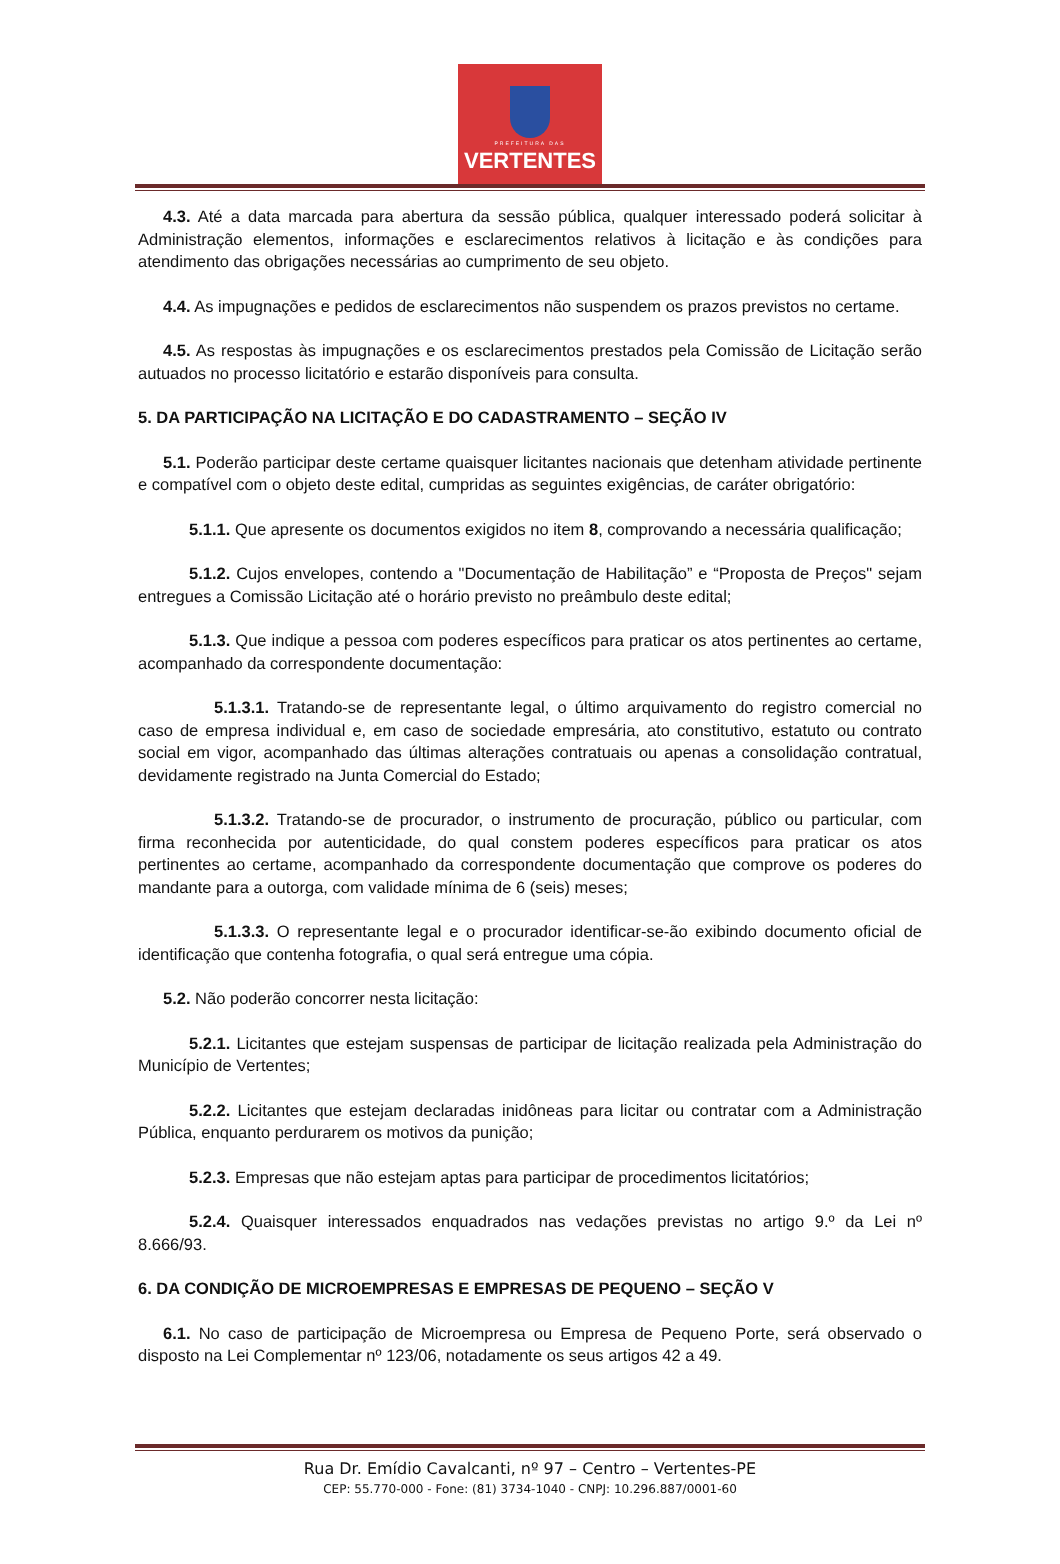PREFEITURA DAS
VERTENTES
4.3. Até a data marcada para abertura da sessão pública, qualquer interessado poderá solicitar à Administração elementos, informações e esclarecimentos relativos à licitação e às condições para atendimento das obrigações necessárias ao cumprimento de seu objeto.
4.4. As impugnações e pedidos de esclarecimentos não suspendem os prazos previstos no certame.
4.5. As respostas às impugnações e os esclarecimentos prestados pela Comissão de Licitação serão autuados no processo licitatório e estarão disponíveis para consulta.
5. DA PARTICIPAÇÃO NA LICITAÇÃO E DO CADASTRAMENTO – SEÇÃO IV
5.1. Poderão participar deste certame quaisquer licitantes nacionais que detenham atividade pertinente e compatível com o objeto deste edital, cumpridas as seguintes exigências, de caráter obrigatório:
5.1.1. Que apresente os documentos exigidos no item 8, comprovando a necessária qualificação;
5.1.2. Cujos envelopes, contendo a "Documentação de Habilitação” e “Proposta de Preços" sejam entregues a Comissão Licitação até o horário previsto no preâmbulo deste edital;
5.1.3. Que indique a pessoa com poderes específicos para praticar os atos pertinentes ao certame, acompanhado da correspondente documentação:
5.1.3.1. Tratando-se de representante legal, o último arquivamento do registro comercial no caso de empresa individual e, em caso de sociedade empresária, ato constitutivo, estatuto ou contrato social em vigor, acompanhado das últimas alterações contratuais ou apenas a consolidação contratual, devidamente registrado na Junta Comercial do Estado;
5.1.3.2. Tratando-se de procurador, o instrumento de procuração, público ou particular, com firma reconhecida por autenticidade, do qual constem poderes específicos para praticar os atos pertinentes ao certame, acompanhado da correspondente documentação que comprove os poderes do mandante para a outorga, com validade mínima de 6 (seis) meses;
5.1.3.3. O representante legal e o procurador identificar-se-ão exibindo documento oficial de identificação que contenha fotografia, o qual será entregue uma cópia.
5.2. Não poderão concorrer nesta licitação:
5.2.1. Licitantes que estejam suspensas de participar de licitação realizada pela Administração do Município de Vertentes;
5.2.2. Licitantes que estejam declaradas inidôneas para licitar ou contratar com a Administração Pública, enquanto perdurarem os motivos da punição;
5.2.3. Empresas que não estejam aptas para participar de procedimentos licitatórios;
5.2.4. Quaisquer interessados enquadrados nas vedações previstas no artigo 9.º da Lei nº 8.666/93.
6. DA CONDIÇÃO DE MICROEMPRESAS E EMPRESAS DE PEQUENO – SEÇÃO V
6.1. No caso de participação de Microempresa ou Empresa de Pequeno Porte, será observado o disposto na Lei Complementar nº 123/06, notadamente os seus artigos 42 a 49.
Rua Dr. Emídio Cavalcanti, nº 97 – Centro – Vertentes-PE
CEP: 55.770-000 - Fone: (81) 3734-1040 - CNPJ: 10.296.887/0001-60